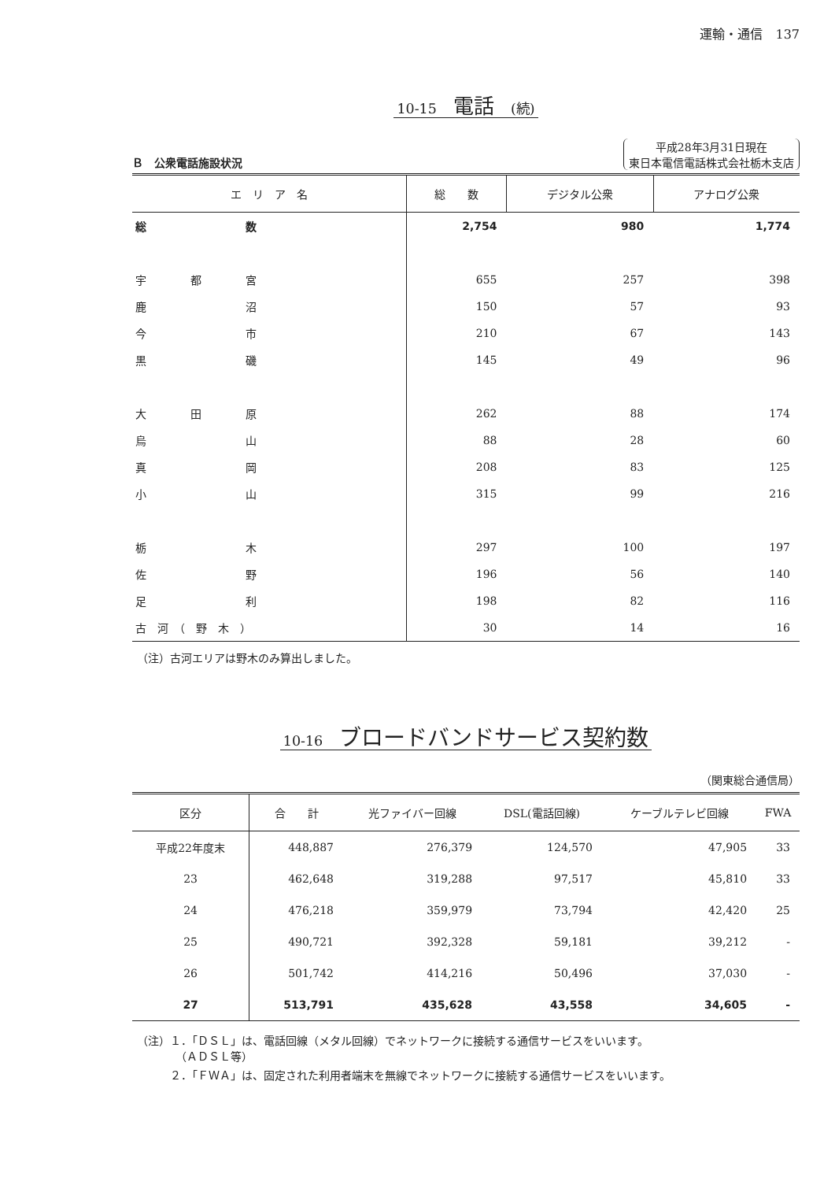運輸・通信　137
10-15　電話　(続)
Ｂ　公衆電話施設状況
平成28年3月31日現在
東日本電信電話株式会社栃木支店
| エ リ ア 名 | 総 数 | デジタル公衆 | アナログ公衆 |
| --- | --- | --- | --- |
| 総 数 | 2,754 | 980 | 1,774 |
| 宇 都 宮 | 655 | 257 | 398 |
| 鹿 沼 | 150 | 57 | 93 |
| 今 市 | 210 | 67 | 143 |
| 黒 磯 | 145 | 49 | 96 |
| 大 田 原 | 262 | 88 | 174 |
| 烏 山 | 88 | 28 | 60 |
| 真 岡 | 208 | 83 | 125 |
| 小 山 | 315 | 99 | 216 |
| 栃 木 | 297 | 100 | 197 |
| 佐 野 | 196 | 56 | 140 |
| 足 利 | 198 | 82 | 116 |
| 古 河 （ 野 木 ） | 30 | 14 | 16 |
（注）古河エリアは野木のみ算出しました。
10-16　ブロードバンドサービス契約数
（関東総合通信局）
| 区分 | 合 計 | 光ファイバー回線 | DSL(電話回線) | ケーブルテレビ回線 | FWA |
| --- | --- | --- | --- | --- | --- |
| 平成22年度末 | 448,887 | 276,379 | 124,570 | 47,905 | 33 |
| 23 | 462,648 | 319,288 | 97,517 | 45,810 | 33 |
| 24 | 476,218 | 359,979 | 73,794 | 42,420 | 25 |
| 25 | 490,721 | 392,328 | 59,181 | 39,212 | - |
| 26 | 501,742 | 414,216 | 50,496 | 37,030 | - |
| 27 | 513,791 | 435,628 | 43,558 | 34,605 | - |
（注）１．「ＤＳＬ」は、電話回線（メタル回線）でネットワークに接続する通信サービスをいいます。
　　　　（ＡＤＳＬ等）
　　　２．「ＦＷＡ」は、固定された利用者端末を無線でネットワークに接続する通信サービスをいいます。